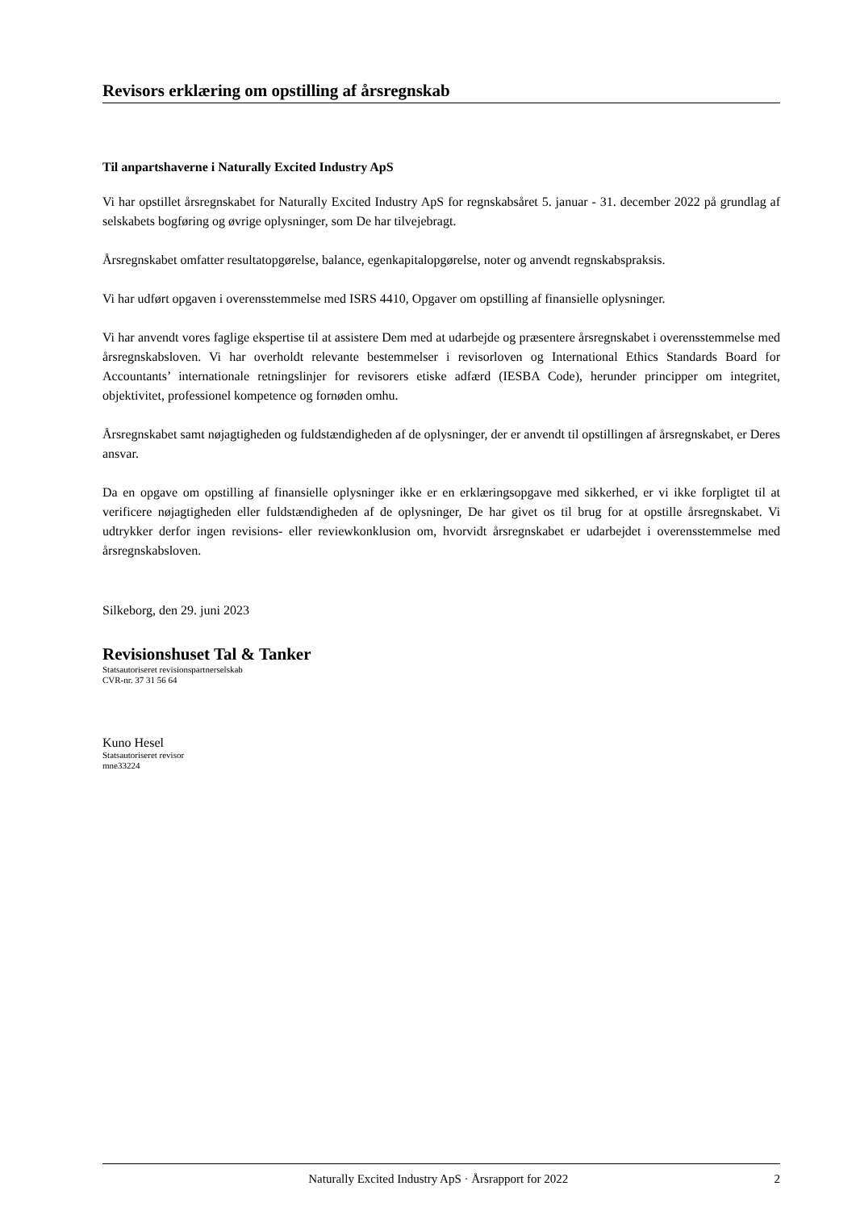Revisors erklæring om opstilling af årsregnskab
Til anpartshaverne i Naturally Excited Industry ApS
Vi har opstillet årsregnskabet for Naturally Excited Industry ApS for regnskabsåret 5. januar - 31. december 2022 på grundlag af selskabets bogføring og øvrige oplysninger, som De har tilvejebragt.
Årsregnskabet omfatter resultatopgørelse, balance, egenkapitalopgørelse, noter og anvendt regnskabs­praksis.
Vi har udført opgaven i overensstemmelse med ISRS 4410, Opgaver om opstilling af finansielle oplys­ninger.
Vi har anvendt vores faglige ekspertise til at assistere Dem med at udarbejde og præsentere årsregnskabet i overensstemmelse med årsregnskabsloven. Vi har overholdt relevante bestemmelser i revisorloven og International Ethics Standards Board for Accountants’ internationale retningslinjer for revisorers etiske adfærd (IESBA Code), herunder principper om integritet, objektivitet, professionel kompetence og fornø­den omhu.
Årsregnskabet samt nøjagtigheden og fuldstændigheden af de oplysninger, der er anvendt til opstillingen af årsregnskabet, er Deres ansvar.
Da en opgave om opstilling af finansielle oplysninger ikke er en erklæringsopgave med sikkerhed, er vi ikke forpligtet til at verificere nøjagtigheden eller fuldstændigheden af de oplysninger, De har givet os til brug for at opstille årsregnskabet. Vi udtrykker derfor ingen revisions- eller reviewkonklusion om, hvor­vidt årsregnskabet er udarbejdet i overensstemmelse med årsregnskabsloven.
Silkeborg, den 29. juni 2023
Revisionshuset Tal & Tanker
Statsautoriseret revisionspartnerselskab
CVR-nr. 37 31 56 64
Kuno Hesel
Statsautoriseret revisor
mne33224
Naturally Excited Industry ApS · Årsrapport for 2022 2